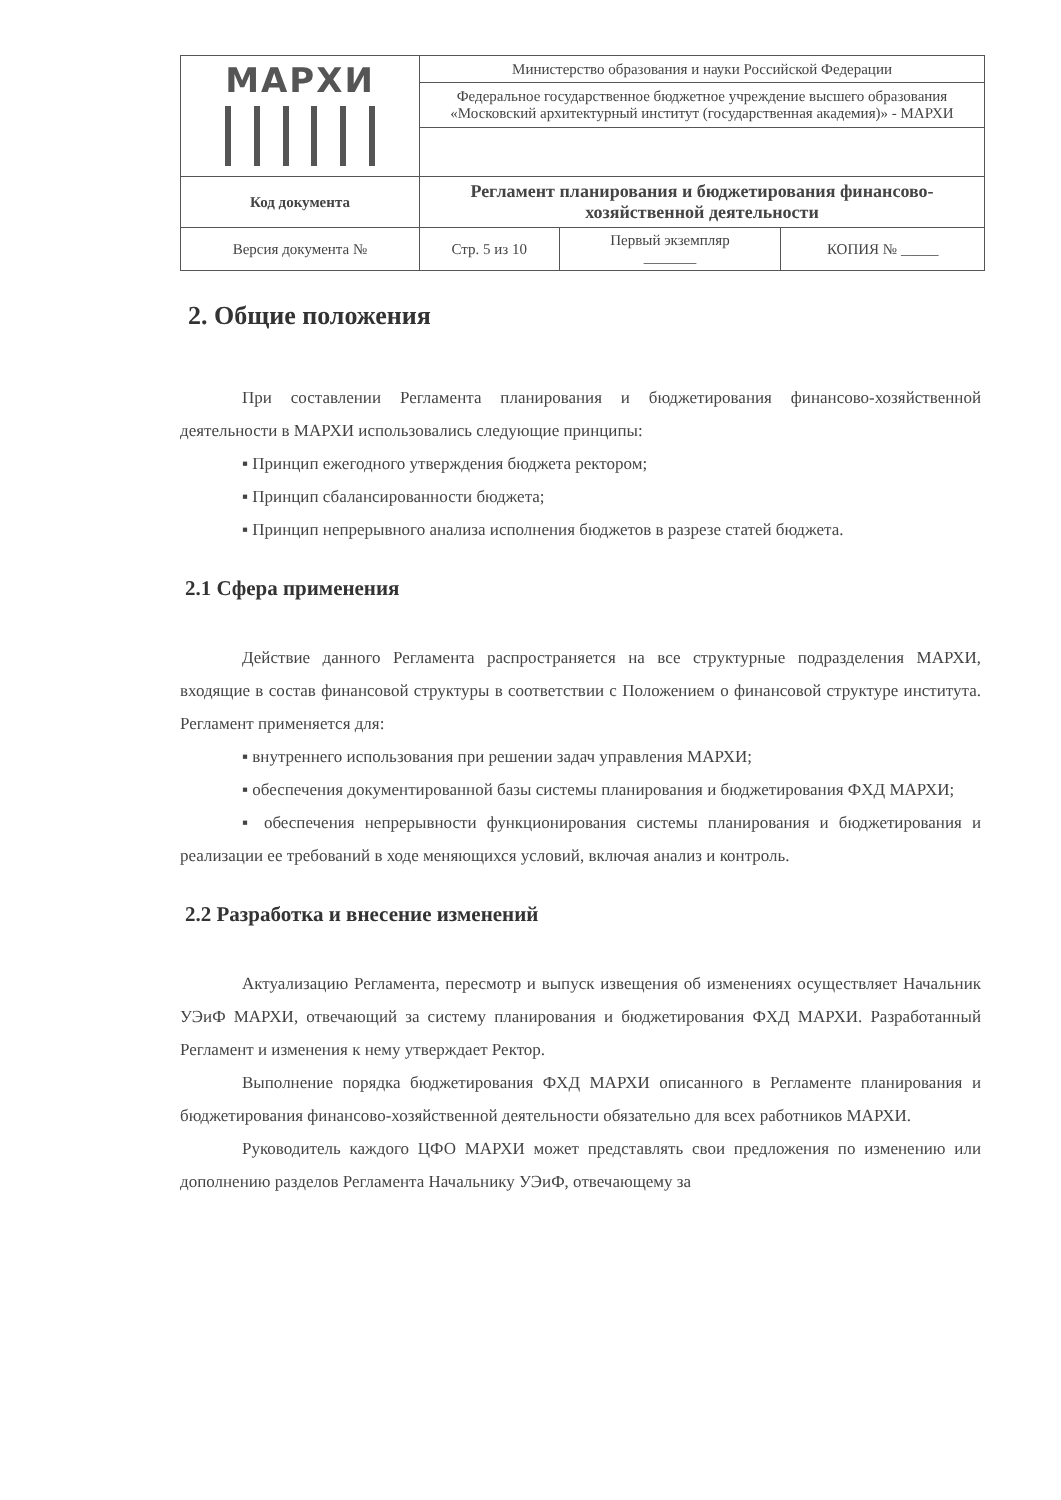| МАРХИ | Министерство образования и науки Российской Федерации | | |
| | Федеральное государственное бюджетное учреждение высшего образования «Московский архитектурный институт (государственная академия)» - МАРХИ | | |
| Код документа | Регламент планирования и бюджетирования финансово-хозяйственной деятельности | | |
| Версия документа № | Стр. 5 из 10 | Первый экземпляр _______ | КОПИЯ № _____ |
2. Общие положения
При составлении Регламента планирования и бюджетирования финансово-хозяйственной деятельности в МАРХИ использовались следующие принципы:
▪ Принцип ежегодного утверждения бюджета ректором;
▪ Принцип сбалансированности бюджета;
▪ Принцип непрерывного анализа исполнения бюджетов в разрезе статей бюджета.
2.1 Сфера применения
Действие данного Регламента распространяется на все структурные подразделения МАРХИ, входящие в состав финансовой структуры в соответствии с Положением о финансовой структуре института. Регламент применяется для:
▪ внутреннего использования при решении задач управления МАРХИ;
▪ обеспечения документированной базы системы планирования и бюджетирования ФХД МАРХИ;
▪ обеспечения непрерывности функционирования системы планирования и бюджетирования и реализации ее требований в ходе меняющихся условий, включая анализ и контроль.
2.2 Разработка и внесение изменений
Актуализацию Регламента, пересмотр и выпуск извещения об изменениях осуществляет Начальник УЭиФ МАРХИ, отвечающий за систему планирования и бюджетирования ФХД МАРХИ. Разработанный Регламент и изменения к нему утверждает Ректор.
Выполнение порядка бюджетирования ФХД МАРХИ описанного в Регламенте планирования и бюджетирования финансово-хозяйственной деятельности обязательно для всех работников МАРХИ.
Руководитель каждого ЦФО МАРХИ может представлять свои предложения по изменению или дополнению разделов Регламента Начальнику УЭиФ, отвечающему за